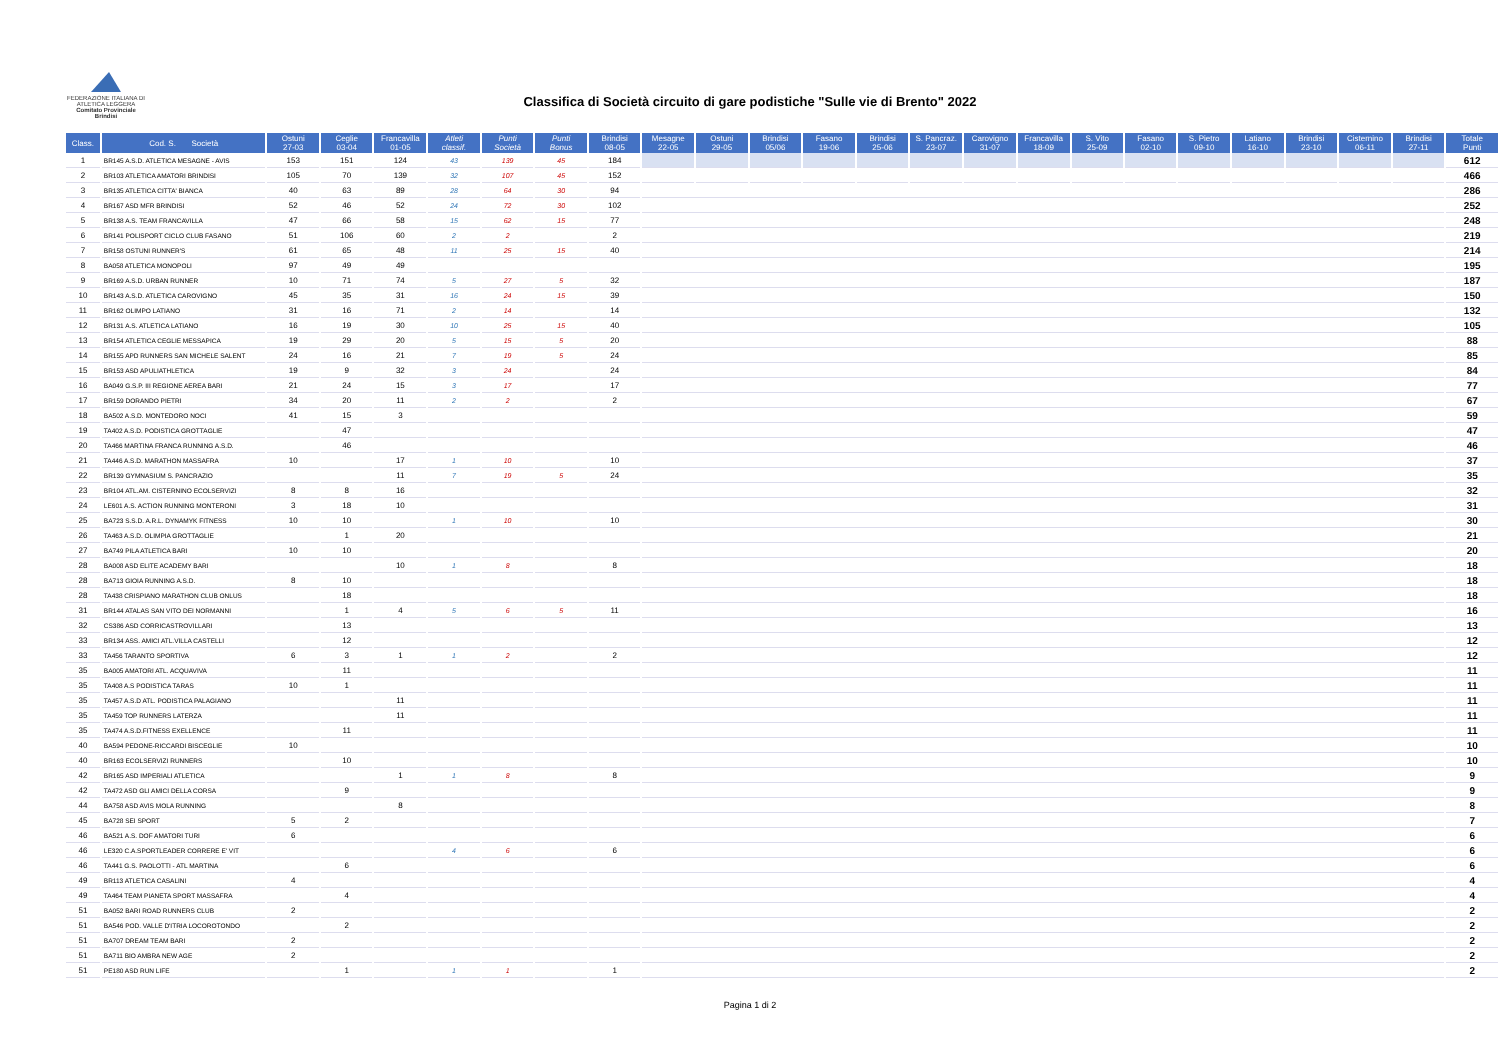FEDERAZIONE ITALIANA DI ATLETICA LEGGERA
Comitato Provinciale Brindisi
Classifica di Società circuito di gare podistiche "Sulle vie di Brento" 2022
| Class. | Cod. S. Società | Ostuni 27-03 | Ceglie 03-04 | Francavilla 01-05 | Atleti classif. | Punti Società | Punti Bonus | Brindisi 08-05 | Mesagne 22-05 | Ostuni 29-05 | Brindisi 05/06 | Fasano 19-06 | Brindisi 25-06 | S. Pancraz. 23-07 | Carovigno 31-07 | Francavilla 18-09 | S. Vito 25-09 | Fasano 02-10 | S. Pietro 09-10 | Latiano 16-10 | Brindisi 23-10 | Cisternino 06-11 | Brindisi 27-11 | Totale Punti |
| --- | --- | --- | --- | --- | --- | --- | --- | --- | --- | --- | --- | --- | --- | --- | --- | --- | --- | --- | --- | --- | --- | --- | --- | --- |
| 1 | BR145 A.S.D. ATLETICA MESAGNE - AVIS | 153 | 151 | 124 | 43 | 139 | 45 | 184 | | | | | | | | | | | | | | | | 612 |
| 2 | BR103 ATLETICA AMATORI BRINDISI | 105 | 70 | 139 | 32 | 107 | 45 | 152 | | | | | | | | | | | | | | | | 466 |
| 3 | BR135 ATLETICA CITTA' BIANCA | 40 | 63 | 89 | 28 | 64 | 30 | 94 | | | | | | | | | | | | | | | | 286 |
| 4 | BR167 ASD MFR BRINDISI | 52 | 46 | 52 | 24 | 72 | 30 | 102 | | | | | | | | | | | | | | | | 252 |
| 5 | BR138 A.S. TEAM FRANCAVILLA | 47 | 66 | 58 | 15 | 62 | 15 | 77 | | | | | | | | | | | | | | | | 248 |
| 6 | BR141 POLISPORT CICLO CLUB FASANO | 51 | 106 | 60 | 2 | 2 | | 2 | | | | | | | | | | | | | | | | 219 |
| 7 | BR158 OSTUNI RUNNER'S | 61 | 65 | 48 | 11 | 25 | 15 | 40 | | | | | | | | | | | | | | | | 214 |
| 8 | BA058 ATLETICA MONOPOLI | 97 | 49 | 49 | | | | | | | | | | | | | | | | | | | | 195 |
| 9 | BR169 A.S.D. URBAN RUNNER | 10 | 71 | 74 | 5 | 27 | 5 | 32 | | | | | | | | | | | | | | | | 187 |
| 10 | BR143 A.S.D. ATLETICA CAROVIGNO | 45 | 35 | 31 | 16 | 24 | 15 | 39 | | | | | | | | | | | | | | | | 150 |
| 11 | BR162 OLIMPO LATIANO | 31 | 16 | 71 | 2 | 14 | | 14 | | | | | | | | | | | | | | | | 132 |
| 12 | BR131 A.S. ATLETICA LATIANO | 16 | 19 | 30 | 10 | 25 | 15 | 40 | | | | | | | | | | | | | | | | 105 |
| 13 | BR154 ATLETICA CEGLIE MESSAPICA | 19 | 29 | 20 | 5 | 15 | 5 | 20 | | | | | | | | | | | | | | | | 88 |
| 14 | BR155 APD RUNNERS SAN MICHELE SALENT | 24 | 16 | 21 | 7 | 19 | 5 | 24 | | | | | | | | | | | | | | | | 85 |
| 15 | BR153 ASD APULIATHLETICA | 19 | 9 | 32 | 3 | 24 | | 24 | | | | | | | | | | | | | | | | 84 |
| 16 | BA049 G.S.P. III REGIONE AEREA BARI | 21 | 24 | 15 | 3 | 17 | | 17 | | | | | | | | | | | | | | | | 77 |
| 17 | BR159 DORANDO PIETRI | 34 | 20 | 11 | 2 | 2 | | 2 | | | | | | | | | | | | | | | | 67 |
| 18 | BA502 A.S.D. MONTEDORO NOCI | 41 | 15 | 3 | | | | | | | | | | | | | | | | | | | | 59 |
| 19 | TA402 A.S.D. PODISTICA GROTTAGLIE | | 47 | | | | | | | | | | | | | | | | | | | | | 47 |
| 20 | TA466 MARTINA FRANCA RUNNING A.S.D. | | 46 | | | | | | | | | | | | | | | | | | | | | 46 |
| 21 | TA446 A.S.D. MARATHON MASSAFRA | 10 | | 17 | 1 | 10 | | 10 | | | | | | | | | | | | | | | | 37 |
| 22 | BR139 GYMNASIUM S. PANCRAZIO | | | 11 | 7 | 19 | 5 | 24 | | | | | | | | | | | | | | | | 35 |
| 23 | BR104 ATL.AM. CISTERNINO ECOLSERVIZI | 8 | 8 | 16 | | | | | | | | | | | | | | | | | | | | 32 |
| 24 | LE601 A.S. ACTION RUNNING MONTERONI | 3 | 18 | 10 | | | | | | | | | | | | | | | | | | | | 31 |
| 25 | BA723 S.S.D. A.R.L. DYNAMYK FITNESS | 10 | 10 | | 1 | 10 | | 10 | | | | | | | | | | | | | | | | 30 |
| 26 | TA463 A.S.D. OLIMPIA GROTTAGLIE | | 1 | 20 | | | | | | | | | | | | | | | | | | | | 21 |
| 27 | BA749 PILA ATLETICA BARI | 10 | 10 | | | | | | | | | | | | | | | | | | | | | 20 |
| 28 | BA008 ASD ELITE ACADEMY BARI | | | 10 | 1 | 8 | | 8 | | | | | | | | | | | | | | | | 18 |
| 28 | BA713 GIOIA RUNNING A.S.D. | 8 | 10 | | | | | | | | | | | | | | | | | | | | | 18 |
| 28 | TA438 CRISPIANO MARATHON CLUB ONLUS | | 18 | | | | | | | | | | | | | | | | | | | | | 18 |
| 31 | BR144 ATALAS SAN VITO DEI NORMANNI | | 1 | 4 | 5 | 6 | 5 | 11 | | | | | | | | | | | | | | | | 16 |
| 32 | CS386 ASD CORRICASTROVILLARI | | 13 | | | | | | | | | | | | | | | | | | | | | 13 |
| 33 | BR134 ASS. AMICI ATL.VILLA CASTELLI | | 12 | | | | | | | | | | | | | | | | | | | | | 12 |
| 33 | TA456 TARANTO SPORTIVA | 6 | 3 | 1 | 1 | 2 | | 2 | | | | | | | | | | | | | | | | 12 |
| 35 | BA005 AMATORI ATL. ACQUAVIVA | | 11 | | | | | | | | | | | | | | | | | | | | | 11 |
| 35 | TA408 A.S PODISTICA TARAS | 10 | 1 | | | | | | | | | | | | | | | | | | | | | 11 |
| 35 | TA457 A.S.D ATL. PODISTICA PALAGIANO | | | 11 | | | | | | | | | | | | | | | | | | | | 11 |
| 35 | TA459 TOP RUNNERS LATERZA | | | 11 | | | | | | | | | | | | | | | | | | | | 11 |
| 35 | TA474 A.S.D.FITNESS EXELLENCE | | 11 | | | | | | | | | | | | | | | | | | | | | 11 |
| 40 | BA594 PEDONE-RICCARDI BISCEGLIE | 10 | | | | | | | | | | | | | | | | | | | | | | 10 |
| 40 | BR163 ECOLSERVIZI RUNNERS | | 10 | | | | | | | | | | | | | | | | | | | | | 10 |
| 42 | BR165 ASD IMPERIALI ATLETICA | | | 1 | 1 | 8 | | 8 | | | | | | | | | | | | | | | | 9 |
| 42 | TA472 ASD GLI AMICI DELLA CORSA | | 9 | | | | | | | | | | | | | | | | | | | | | 9 |
| 44 | BA758 ASD AVIS MOLA RUNNING | | | 8 | | | | | | | | | | | | | | | | | | | | 8 |
| 45 | BA728 SEI SPORT | 5 | 2 | | | | | | | | | | | | | | | | | | | | | 7 |
| 46 | BA521 A.S. DOF AMATORI TURI | 6 | | | | | | | | | | | | | | | | | | | | | | 6 |
| 46 | LE320 C.A.SPORTLEADER CORRERE E' VIT | | | | 4 | 6 | | 6 | | | | | | | | | | | | | | | | 6 |
| 46 | TA441 G.S. PAOLOTTI - ATL MARTINA | | 6 | | | | | | | | | | | | | | | | | | | | | 6 |
| 49 | BR113 ATLETICA CASALINI | 4 | | | | | | | | | | | | | | | | | | | | | | 4 |
| 49 | TA464 TEAM PIANETA SPORT MASSAFRA | | 4 | | | | | | | | | | | | | | | | | | | | | 4 |
| 51 | BA052 BARI ROAD RUNNERS CLUB | 2 | | | | | | | | | | | | | | | | | | | | | | 2 |
| 51 | BA546 POD. VALLE D'ITRIA LOCOROTONDO | | 2 | | | | | | | | | | | | | | | | | | | | | 2 |
| 51 | BA707 DREAM TEAM BARI | 2 | | | | | | | | | | | | | | | | | | | | | | 2 |
| 51 | BA711 BIO AMBRA NEW AGE | 2 | | | | | | | | | | | | | | | | | | | | | | 2 |
| 51 | PE180 ASD RUN LIFE | | 1 | | 1 | 1 | | 1 | | | | | | | | | | | | | | | | 2 |
Pagina 1 di 2